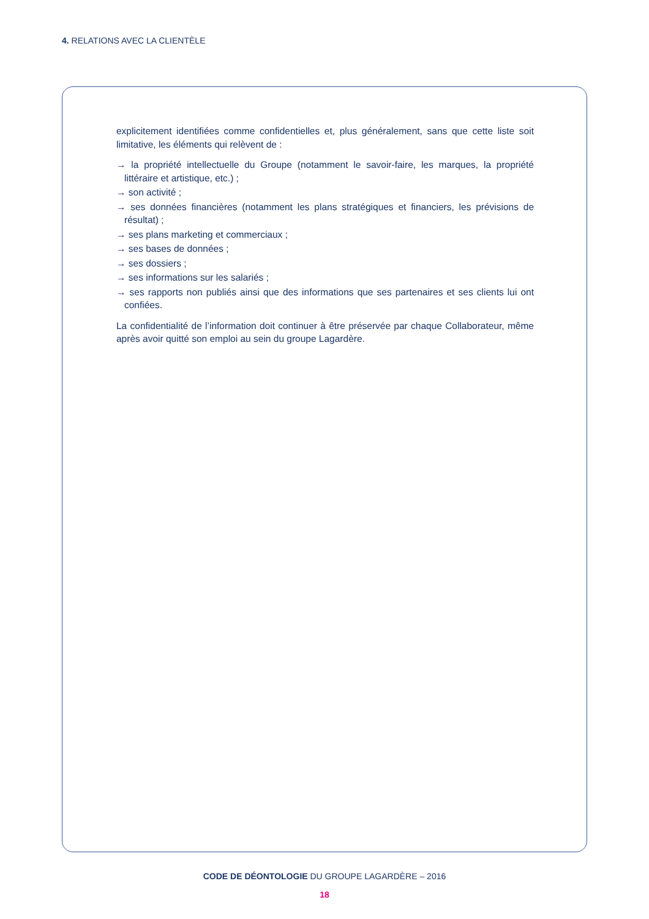4. RELATIONS AVEC LA CLIENTÈLE
explicitement identifiées comme confidentielles et, plus généralement, sans que cette liste soit limitative, les éléments qui relèvent de :
→ la propriété intellectuelle du Groupe (notamment le savoir-faire, les marques, la propriété littéraire et artistique, etc.) ;
→ son activité ;
→ ses données financières (notamment les plans stratégiques et financiers, les prévisions de résultat) ;
→ ses plans marketing et commerciaux ;
→ ses bases de données ;
→ ses dossiers ;
→ ses informations sur les salariés ;
→ ses rapports non publiés ainsi que des informations que ses partenaires et ses clients lui ont confiées.
La confidentialité de l’information doit continuer à être préservée par chaque Collaborateur, même après avoir quitté son emploi au sein du groupe Lagardère.
CODE DE DÉONTOLOGIE DU GROUPE LAGARDÈRE – 2016
18